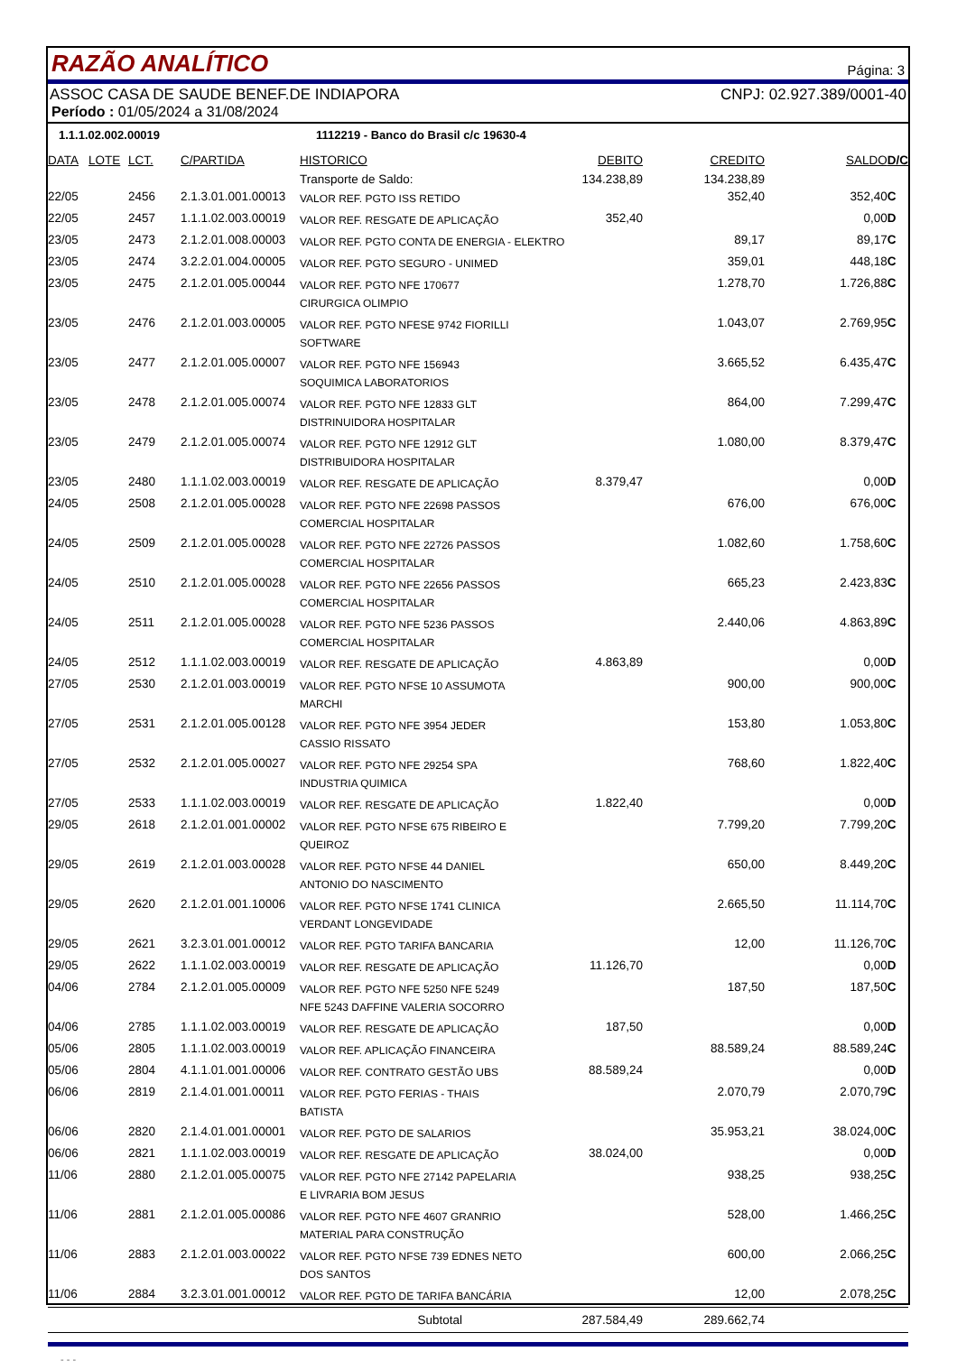RAZÃO ANALÍTICO
Página: 3
ASSOC CASA DE SAUDE BENEF.DE INDIAPORA CNPJ: 02.927.389/0001-40
Período : 01/05/2024 a 31/08/2024
1.1.1.02.002.00019 1112219 - Banco do Brasil c/c 19630-4
| DATA | LOTE | LCT. | C/PARTIDA | HISTORICO | DEBITO | CREDITO | SALDO | D/C |
| --- | --- | --- | --- | --- | --- | --- | --- | --- |
| | | | | Transporte de Saldo: | 134.238,89 | 134.238,89 | | |
| 22/05 | | 2456 | 2.1.3.01.001.00013 | VALOR REF. PGTO ISS RETIDO | | 352,40 | 352,40 | C |
| 22/05 | | 2457 | 1.1.1.02.003.00019 | VALOR REF. RESGATE DE APLICAÇÃO | 352,40 | | 0,00 | D |
| 23/05 | | 2473 | 2.1.2.01.008.00003 | VALOR REF. PGTO CONTA DE ENERGIA - ELEKTRO | | 89,17 | 89,17 | C |
| 23/05 | | 2474 | 3.2.2.01.004.00005 | VALOR REF. PGTO SEGURO - UNIMED | | 359,01 | 448,18 | C |
| 23/05 | | 2475 | 2.1.2.01.005.00044 | VALOR REF. PGTO NFE 170677 CIRURGICA OLIMPIO | | 1.278,70 | 1.726,88 | C |
| 23/05 | | 2476 | 2.1.2.01.003.00005 | VALOR REF. PGTO NFESE 9742 FIORILLI SOFTWARE | | 1.043,07 | 2.769,95 | C |
| 23/05 | | 2477 | 2.1.2.01.005.00007 | VALOR REF. PGTO NFE 156943 SOQUIMICA LABORATORIOS | | 3.665,52 | 6.435,47 | C |
| 23/05 | | 2478 | 2.1.2.01.005.00074 | VALOR REF. PGTO NFE 12833 GLT DISTRINUIDORA HOSPITALAR | | 864,00 | 7.299,47 | C |
| 23/05 | | 2479 | 2.1.2.01.005.00074 | VALOR REF. PGTO NFE 12912 GLT DISTRIBUIDORA HOSPITALAR | | 1.080,00 | 8.379,47 | C |
| 23/05 | | 2480 | 1.1.1.02.003.00019 | VALOR REF. RESGATE DE APLICAÇÃO | 8.379,47 | | 0,00 | D |
| 24/05 | | 2508 | 2.1.2.01.005.00028 | VALOR REF. PGTO NFE 22698 PASSOS COMERCIAL HOSPITALAR | | 676,00 | 676,00 | C |
| 24/05 | | 2509 | 2.1.2.01.005.00028 | VALOR REF. PGTO NFE 22726 PASSOS COMERCIAL HOSPITALAR | | 1.082,60 | 1.758,60 | C |
| 24/05 | | 2510 | 2.1.2.01.005.00028 | VALOR REF. PGTO NFE 22656 PASSOS COMERCIAL HOSPITALAR | | 665,23 | 2.423,83 | C |
| 24/05 | | 2511 | 2.1.2.01.005.00028 | VALOR REF. PGTO NFE 5236 PASSOS COMERCIAL HOSPITALAR | | 2.440,06 | 4.863,89 | C |
| 24/05 | | 2512 | 1.1.1.02.003.00019 | VALOR REF. RESGATE DE APLICAÇÃO | 4.863,89 | | 0,00 | D |
| 27/05 | | 2530 | 2.1.2.01.003.00019 | VALOR REF. PGTO NFSE 10 ASSUMOTA MARCHI | | 900,00 | 900,00 | C |
| 27/05 | | 2531 | 2.1.2.01.005.00128 | VALOR REF. PGTO NFE 3954 JEDER CASSIO RISSATO | | 153,80 | 1.053,80 | C |
| 27/05 | | 2532 | 2.1.2.01.005.00027 | VALOR REF. PGTO NFE 29254 SPA INDUSTRIA QUIMICA | | 768,60 | 1.822,40 | C |
| 27/05 | | 2533 | 1.1.1.02.003.00019 | VALOR REF. RESGATE DE APLICAÇÃO | 1.822,40 | | 0,00 | D |
| 29/05 | | 2618 | 2.1.2.01.001.00002 | VALOR REF. PGTO NFSE 675 RIBEIRO E QUEIROZ | | 7.799,20 | 7.799,20 | C |
| 29/05 | | 2619 | 2.1.2.01.003.00028 | VALOR REF. PGTO NFSE 44 DANIEL ANTONIO DO NASCIMENTO | | 650,00 | 8.449,20 | C |
| 29/05 | | 2620 | 2.1.2.01.001.10006 | VALOR REF. PGTO NFSE 1741 CLINICA VERDANT LONGEVIDADE | | 2.665,50 | 11.114,70 | C |
| 29/05 | | 2621 | 3.2.3.01.001.00012 | VALOR REF. PGTO TARIFA BANCARIA | | 12,00 | 11.126,70 | C |
| 29/05 | | 2622 | 1.1.1.02.003.00019 | VALOR REF. RESGATE DE APLICAÇÃO | 11.126,70 | | 0,00 | D |
| 04/06 | | 2784 | 2.1.2.01.005.00009 | VALOR REF. PGTO NFE 5250 NFE 5249 NFE 5243 DAFFINE VALERIA SOCORRO | | 187,50 | 187,50 | C |
| 04/06 | | 2785 | 1.1.1.02.003.00019 | VALOR REF. RESGATE DE APLICAÇÃO | 187,50 | | 0,00 | D |
| 05/06 | | 2805 | 1.1.1.02.003.00019 | VALOR REF. APLICAÇÃO FINANCEIRA | | 88.589,24 | 88.589,24 | C |
| 05/06 | | 2804 | 4.1.1.01.001.00006 | VALOR REF. CONTRATO GESTÃO UBS | 88.589,24 | | 0,00 | D |
| 06/06 | | 2819 | 2.1.4.01.001.00011 | VALOR REF. PGTO FERIAS - THAIS BATISTA | | 2.070,79 | 2.070,79 | C |
| 06/06 | | 2820 | 2.1.4.01.001.00001 | VALOR REF. PGTO DE SALARIOS | | 35.953,21 | 38.024,00 | C |
| 06/06 | | 2821 | 1.1.1.02.003.00019 | VALOR REF. RESGATE DE APLICAÇÃO | 38.024,00 | | 0,00 | D |
| 11/06 | | 2880 | 2.1.2.01.005.00075 | VALOR REF. PGTO NFE 27142 PAPELARIA E LIVRARIA BOM JESUS | | 938,25 | 938,25 | C |
| 11/06 | | 2881 | 2.1.2.01.005.00086 | VALOR REF. PGTO NFE 4607 GRANRIO MATERIAL PARA CONSTRUÇÃO | | 528,00 | 1.466,25 | C |
| 11/06 | | 2883 | 2.1.2.01.003.00022 | VALOR REF. PGTO NFSE 739 EDNES NETO DOS SANTOS | | 600,00 | 2.066,25 | C |
| 11/06 | | 2884 | 3.2.3.01.001.00012 | VALOR REF. PGTO DE TARIFA BANCÁRIA | | 12,00 | 2.078,25 | C |
| Subtotal | | | | | 287.584,49 | 289.662,74 | | |
- - -